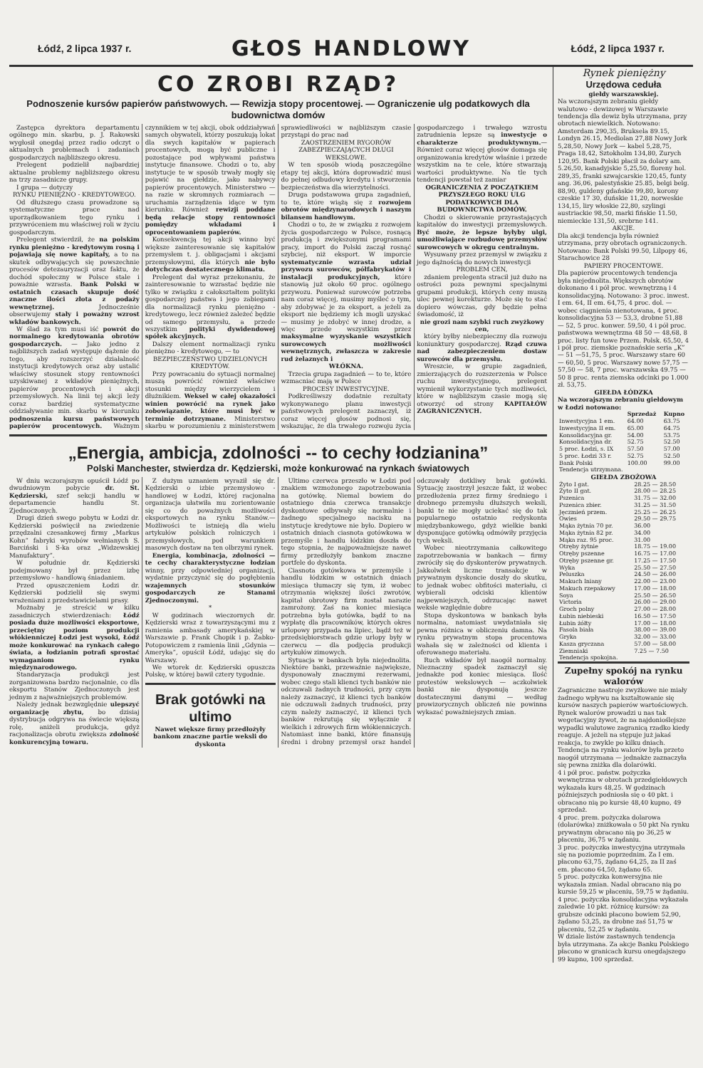Łódź, 2 lipca 1937 r. GŁOS HANDLOWY Łódź, 2 lipca 1937 r.
CO ZROBI RZĄD?
Podnoszenie kursów papierów państwowych. — Rewizja stopy procentowej. — Ograniczenie ulg podatkowych dla budownictwa domów
Zastępca dyrektora departamentu ogólnego min. skarbu, p. J. Rakowski wygłosił onegdaj przez radio odczyt o aktualnych problemach i zadaniach gospodarczych najbliższego okresu.
Prelegent podzielił najbardziej aktualne problemy najbliższego okresu na trzy zasadnicze grupy.
I grupa — dotyczy
RYNKU PIENIĘŻNO - KREDYTOWEGO.
Od dłuższego czasu prowadzone są systematyczne prace nad uporządkowaniem tego rynku i przywróceniem mu właściwej roli w życiu gospodarczym.
Prelegent stwierdził, że na polskim rynku pieniężno - kredytowym rosną i pojawiają się nowe kapitały, a to na skutek odbywających się powszechnie procesów detezauryzacji oraz faktu, że dochód społeczny w Polsce stale i poważnie wzrasta. Bank Polski w ostatnich czasach skupuje dość znaczne ilości złota z podaży wewnętrznej. Jednocześnie obserwujemy stały i poważny wzrost wkładów bankowych.
W ślad za tym musi iść powrót do normalnego kredytowania obrotów gospodarczych. — Jako jedno z najbliższych zadań występuje dążenie do tego, aby rozszerzyć działalność instytucji kredytowych oraz aby ustalić właściwy stosunek stopy rentowności uzyskiwanej z wkładów pieniężnych, papierów procentowych i akcji przemysłowych. Na linii tej akcji leży coraz bardziej systematyczne oddziaływanie min. skarbu w kierunku podnoszenia kursu państwowych papierów procentowych. Ważnym czynnikiem w tej akcji, obok oddziaływań samych obywateli, którzy poszukują lokat dla swych kapitałów w papierach procentowych, mogą być publiczne i pozostające pod wpływami państwa instytucje finansowe. Chodzi o to, aby instytucje te w sposób trwały mogły się pojawić na giełdzie, jako nabywcy papierów procentowych. Ministerstwo — na razie w skromnych rozmiarach — uruchamia zarządzenia idące w tym kierunku. Również rewizji poddane będą relacje stopy rentowności pomiędzy wkładami i oprocentowaniem papierów.
Konsekwencją tej akcji winno być większe zainteresowanie się kapitałów przemysłem t. j. obligacjami i akcjami przemysłowymi, dla których nie było dotychczas dostatecznego klimatu.
Prelegent dał wyraz przekonaniu, że zainteresowanie to wzrastać będzie nie tylko w związku z całokształtem polityki gospodarczej państwa i jego zabiegami dla normalizacji rynku pieniężno - kredytowego, lecz również zależeć będzie od samego przemysłu, a przede wszystkim polityki dywidendowej spółek akcyjnych.
Dalszy element normalizacji rynku pieniężno - kredytowego, — to
BEZPIECZEŃSTWO UDZIELONYCH KREDYTÓW.
Przy powracaniu do sytuacji normalnej muszą powrócić również właściwe stosunki między wierzycielem i dłużnikiem. Weksel w całej okazałości winien powrócić na rynek jako zobowiązanie, które musi być w terminie dotrzymane. Ministerstwo skarbu w porozumieniu z ministerstwem sprawiedliwości w najbliższym czasie przystąpi do prac nad
ZAOSTRZENIEM RYGORÓW ZABEZPIECZAJĄCYCH DŁUGI WEKSLOWE.
W ten sposób wiodą poszczególne etapy tej akcji, która doprowadzić musi do pełnej odbudowy kredytu i stworzenia bezpieczeństwa dla wierzytelności.
Druga podstawowa grupa zagadnień, to te, które wiążą się z rozwojem obrotów międzynarodowych i naszym bilansem handlowym.
Chodzi o to, że w związku z rozwojem życia gospodarczego w Polsce, rosnącą produkcją i zwiększonymi programami pracy, import do Polski zaczął rosnąć szybciej, niż eksport. W imporcie systematycznie wzrasta udział przywozu surowców, półfabrykatów i instalacji produkcyjnych, które stanowią już około 60 proc. ogólnego przywozu. Ponieważ surowców potrzeba nam coraz więcej, musimy myśleć o tym, aby zdobywać je za eksport, a jeżeli za eksport nie będziemy ich mogli uzyskać — musimy je zdobyć w innej drodze, a więc przede wszystkim przez maksymalne wyzyskanie wszystkich surowcowych możliwości wewnętrznych, zwłaszcza w zakresie rud żelaznych i
WŁÓKNA.
Trzecia grupa zagadnień — to te, które wzmacniać mają w Polsce
PROCESY INWESTYCYJNE.
Podkreśliwszy dodatnie rezultaty wykonywanego planu inwestycji państwowych prelegent zaznaczył, iż coraz więcej głosów podnosi się, wskazując, że dla trwałego rozwoju życia gospodarczego i trwałego wzrostu zatrudnienia lepsze są inwestycje o charakterze produktywnym.— Również coraz więcej głosów domaga się organizowania kredytów właśnie i przede wszystkim na te cele, które stwarzają wartości produktywne. Na tle tych tendencji powstał też zamiar
OGRANICZENIA Z POCZĄTKIEM PRZYSZŁEGO ROKU ULG PODATKOWYCH DLA BUDOWNICTWA DOMÓW.
Chodzi o skierowanie przyrastających kapitałów do inwestycji przemysłowych. Być może, że lepsze byłyby ulgi, umożliwiające rozbudowę przemysłów surowcowych w okręgu centralnym.
Wysuwany przez przemysł w związku z jego dążnością do nowych inwestycji
PROBLEM CEN,
zdaniem prelegenta stracił już dużo na ostrości poza pewnymi specjalnymi grupami produkcji, których ceny muszą ulec pewnej korekturze. Może się to stać dopiero wówczas, gdy będzie pełna świadomość, iż
nie grozi nam szybki ruch zwyżkowy cen,
który byłby niebezpieczny dla rozwoju koniunktury gospodarczej. Rząd czuwa nad zabezpieczeniem dostaw surowców dla przemysłu.
Wreszcie, w grupie zagadnień, zmierzających do rozszerzenia w Polsce ruchu inwestycyjnego, prelegent wymienił wykorzystanie tych możliwości, które w najbliższym czasie mogą się otworzyć od strony KAPITAŁÓW ZAGRANICZNYCH.
„Energia, ambicja, zdolności -- to cechy łodzianina”
Polski Manchester, stwierdza dr. Kędzierski, może konkurować na rynkach światowych
W dniu wczorajszym opuścił Łódź po dwudniowym pobycie dr. St. Kędzierski, szef sekcji handlu w departamencie handlu St. Zjednoczonych.
Drugi dzień swego pobytu w Łodzi dr. Kędzierski poświęcił na zwiedzenie przędzalni czesankowej firmy „Markus Kohn” fabryki wyrobów wełnianych S. Barciński i S-ka oraz „Widzewskiej Manufaktury”.
W południe dr. Kędzierski podejmowany był przez izbę przemysłowo - handlową śniadaniem.
Przed opuszczeniem Łodzi dr. Kędzierski podzielił się swymi wrażeniami z przedstawicielami prasy.
Możnaby je streścić w kilku zasadniczych stwierdzeniach: Łódź posiada duże możliwości eksportowe, przeciętny poziom produkcji włókienniczej Łodzi jest wysoki, Łódź może konkurować na rynkach całego świata, a łodzianin potrafi sprostać wymaganiom rynku międzynarodowego.
Standaryzacja produkcji jest zorganizowana bardzo racjonalnie, co dla eksportu Stanów Zjednoczonych jest jednym z najważniejszych problemów.
Należy jednak bezwzględnie ulepszyć organizację zbytu, bo dzisiaj dystrybucja odgrywa na świecie większą rolę, aniżeli produkcja, gdyż racjonalizacja obrotu zwiększa zdolność konkurencyjną towaru.
Z dużym uznaniem wyraził się dr. Kędzierski o izbie przemysłowo - handlowej w Łodzi, której racjonalna organizacja ułatwiła mu zorientowanie się co do poważnych możliwości eksportowych na rynku Stanów.— Możliwości te istnieją dla wielu artykułów polskich rolniczych i przemysłowych, pod warunkiem masowych dostaw na ten olbrzymi rynek.
Energia, kombinacja, zdolności — te cechy charakterystyczne łodzian winny, przy odpowiedniej organizacji, wydatnie przyczynić się do pogłębienia wzajemnych stosunków gospodarczych ze Stanami Zjednoczonymi.
*
W godzinach wieczornych dr. Kędzierski wraz z towarzyszącymi mu z ramienia ambasady amerykańskiej w Warszawie p. Frank Chopik i p. Żabko-Potopowiczem z ramienia linii „Gdynia — Ameryka”, opuścił Łódź, udając się do Warszawy.
We wtorek dr. Kędzierski opuszcza Polskę, w której bawił cztery tygodnie.
Brak gotówki na ultimo
Nawet większe firmy przedłożyły bankom znaczne partie weksli do dyskonta
Ultimo czerwca przeszło w Łodzi pod znakiem wzmożonego zapotrzebowania na gotówkę. Niemal bowiem do ostatniego dnia czerwca transakcje dyskontowe odbywały się normalnie i żadnego specjalnego nacisku na instytucje kredytowe nie było. Dopiero w ostatnich dniach ciasnota gotówkowa w przemyśle i handlu łódzkim doszła do tego stopnia, że najpoważniejsze nawet firmy przedłożyły bankom znaczne portfele do dyskonta.
Ciasnota gotówkowa w przemyśle i handlu łódzkim w ostatnich dniach miesiąca tłumaczy się tym, iż wobec otrzymania większej ilości zwrotów, kapitał obrotowy firm został narazie zamrożony. Zaś na koniec miesiąca potrzebna była gotówka, bądź to na wypłatę dla pracowników, których okres urlopowy przypada na lipiec, bądź też w przedsiębiorstwach gdzie urlopy były w czerwcu — dla podjęcia produkcji artykułów zimowych.
Sytuacja w bankach była niejednolita. Niektóre banki, przeważnie największe, dysponowały znacznymi rezerwami, wobec czego stali klienci tych banków nie odczuwali żadnych trudności, przy czym należy zaznaczyć, iż klienci tych banków nie odczuwali żadnych trudności, przy czym należy zaznaczyć, iż klienci tych banków rekrutują się wyłącznie z wielkich i zdrowych firm włókienniczych. Natomiast inne banki, które finansują średni i drobny przemysł oraz handel odczuwały dotkliwy brak gotówki. Sytuację zaostrzył jeszcze fakt, iż wobec przedłożenia przez firmy średniego i drobnego przemysłu dłuższych weksli, banki te nie mogły uciekać się do tak popularnego ostatnio redyskonta międzybankowego, gdyż wielkie banki dysponujące gotówką odmówiły przyjęcia tych weksli.
Wobec nieotrzymania całkowitego zapotrzebowania w bankach — firmy zwróciły się do dyskonterów prywatnych. Jakkolwiek liczne transakcje w prywatnym dyskoncie doszły do skutku, to jednak wobec obfitości materiału, ci wybierali odciski klientów najpewniejszych, odrzucając nawet weksle względnie dobre
Stopa dyskontowa w bankach była normalna, natomiast uwydatniała się pewna różnica w obliczeniu damna. Na rynku prywatnym stopa procentowa wahała się w zależności od klienta i oferowanego materiału.
Ruch wkładów był naogół normalny. Nieznaczny spadek zaznaczył się jednakże pod koniec miesiąca. Ilość protestów wekslowych — aczkolwiek banki nie dysponują jeszcze dostatecznymi danymi — według prowizorycznych obliczeń nie powinna wykazać poważniejszych zmian.
Rynek pieniężny
Urzędowa ceduła
giełdy warszawskiej.
Na wczorajszym zebraniu giełdy walutowo - dewizowej w Warszawie tendencja dla dewiz była utrzymana, przy obrotach niewielkich. Notowano: Amsterdam 290,35, Bruksela 89.15, Londyn 26.15, Mediolan 27,88 Nowy Jork 5,28,50, Nowy Jork — kabel 5,28,75, Praga 18,42, Sztokholm 134,80, Zurych 120,95. Bank Polski płacił za dolary am. 5.26,50, kanadyjskie 5,25,50, floreny hol. 289,35, franki szwajcarskie 120,45, funty ang. 36,06, palestyńskie 25.85, belgi belg. 88,90, guldeny gdańskie 99,80, korony czeskie 17 30, duńskie 11,20, norweskie 134,15, liry włoskie 22,80, szylingi austriackie 98,50, marki fińskie 11.50, niemieckie 131,50, srebrne 141.
AKCJE.
Dla akcji tendencja była również utrzymana, przy obrotach ograniczonych. Notowano: Bank Polski 99.50, Lilpopy 46, Starachowice 28
PAPIERY PROCENTOWE.
Dla papierów procentowych tendencja była niejednolita. Większych obrotów dokonano 4 i pół proc. wewnętrzną i 4 konsolidacyjną. Notowano: 3 proc. inwest. I em. 64, II em. 64,75, 4 proc. dol. — wobec ciągnienia nienotowana, 4 proc. konsolidacyjna 53 — 53,3, drobne 51,88 — 52, 5 proc. konwer. 59,50, 4 i pół proc. państwowa wewnętrzna 48 50 — 48,68, 8 proc. listy fun towe Przem. Polsk. 65,50, 4 i pół proc. ziemskie poznańskie seria „K” — 51 —51,75, 5 proc. Warszawy stare 60 — 60,50, 5 proc. Warszawy nowe 57,75 — 57,50 — 58, 7 proc. warszawska 49.75 — 50 8 proc. renta ziemska odcinki po 1.000 zł. 53,75.
GIEŁDA ŁÓDZKA
Na wczorajszym zebraniu giełdowym w Łodzi notowano:
| | Sprzedaż | Kupno |
| --- | --- | --- |
| Inwestycyjna 1 em. | 64.00 | 63.75 |
| Inwestycyjna II em. | 65.00 | 64.75 |
| Konsolidacyjna gr. | 54.00 | 53.75 |
| Konsolidacyjna dr. | 52.75 | 52.50 |
| 5 proc. Łodzi, s. IX | 57.50 | 57.00 |
| 5 proc. Łodzi 33 r. | 52.75 | 52.50 |
| Bank Polski | 100.00 | 99.00 |
| Tendencja utrzymana. | | |
GIEŁDA ZBOŻOWA
| Żyto I gat. | 28.25 — 28.50 |
| Żyto II gat. | 28.00 — 28.25 |
| Pszenica | 31.75 — 32.00 |
| Pszenica zbier. | 31.25 — 31.50 |
| Jęczmień przem. | 25.25 — 26.25 |
| Owies | 29.50 — 29.75 |
| Mąka żytnia 70 pr. | 36.00 |
| Mąka żytnia 82 pr. | 34.00 |
| Mąka raz. 95 proc. | 31.00 |
| Otręby żytnie | 18.75 — 19.00 |
| Otręby pszenne | 16.75 — 17.00 |
| Otręby pszenne gr. | 17.25 — 17.50 |
| Wyka | 25.50 — 27.50 |
| Peluszka | 24.50 — 26.00 |
| Makuch lniany | 22.00 — 23.00 |
| Makuch rzepakowy | 17.00 — 18.00 |
| Soya | 25.50 — 26.50 |
| Victoria | 26.00 — 29.00 |
| Groch polny | 27.00 — 28.00 |
| Łubin niebieski | 16.50 — 17.50 |
| Łubin żółty | 17.00 — 18.00 |
| Fasola biała | 38.00 — 39.00 |
| Gryka | 32.00 — 33.00 |
| Kasza gryczana | 57.00 — 58.00 |
| Ziemniaki | 7.25 — 7.50 |
| Tendencja spokojna. | |
Zupełny spokój na rynku walorów
Zagraniczne nastroje zwyżkowe nie miały żadnego wpływu na kształtowanie się kursów naszych papierów wartościowych. Rynek walorów prowadzi u nas tak wegetacyjny żywot, że na najdonioślejsze wypadki walutowe zagranicą rzadko kiedy reaguje. A jeżeli na stępuje już jakaś reakcja, to zwykle po kilku dniach.
Tendencja na rynku walorów była przeto naogół utrzymana — jednakże zaznaczyła się pewna zniżka dla dolarówki.
4 i pół proc. państw. pożyczka wewnętrzna w obrotach przedgiełdowych wykazała kurs 48,25. W godzinach późniejszych podniosła się o 40 pkt. i obracano nią po kursie 48,40 kupno, 49 sprzedaż.
4 proc. prem. pożyczka dolarowa (dolarówka) zniżkowała o 50 pkt Na rynku prywatnym obracano nią po 36,25 w płaceniu, 36,75 w żądaniu.
3 proc. pożyczka inwestycyjna utrzymała się na poziomie poprzednim. Za I em. płacono 63,75, żądano 64,25, za II zaś em. płacono 64,50, żądano 65.
5 proc. pożyczka konwersyjna nie wykazała zmian. Nadal obracano nią po kursie 59,25 w płaceniu, 59,75 w żądaniu.
4 proc. pożyczka konsolidacyjna wykazała zaledwie 10 pkt. różnicę kursów: za grubsze odcinki płacono bowiem 52,90, żądano 53,25, za drobne zaś 51,75 w płaceniu, 52,25 w żądaniu.
W dziale listów zastawnych tendencja była utrzymana. Za akcje Banku Polskiego płacono w granicach kursu onegdajszego 99 kupno, 100 sprzedaż.